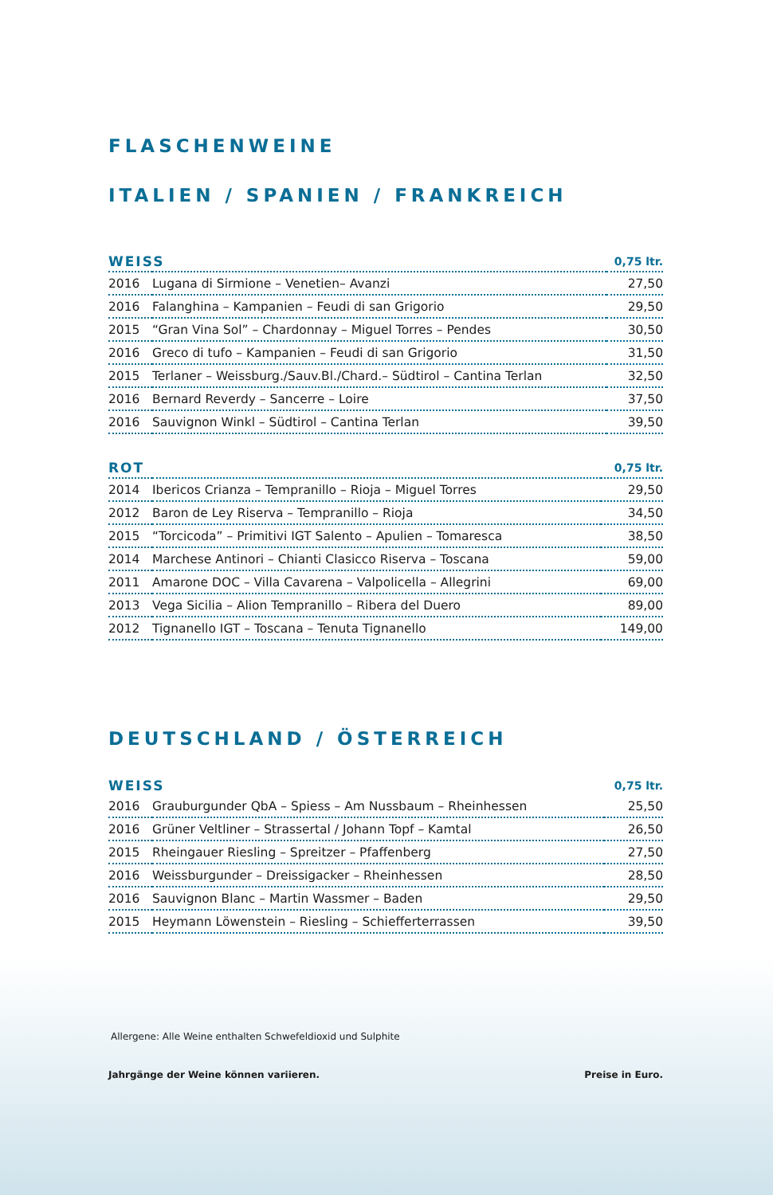FLASCHENWEINE
ITALIEN / SPANIEN / FRANKREICH
| WEISS | | 0,75 ltr. |
| --- | --- | --- |
| 2016 | Lugana di Sirmione – Venetien– Avanzi | 27,50 |
| 2016 | Falanghina – Kampanien – Feudi di san Grigorio | 29,50 |
| 2015 | “Gran Vina Sol” – Chardonnay – Miguel Torres – Pendes | 30,50 |
| 2016 | Greco di tufo – Kampanien – Feudi di san Grigorio | 31,50 |
| 2015 | Terlaner – Weissburg./Sauv.Bl./Chard.– Südtirol – Cantina Terlan | 32,50 |
| 2016 | Bernard Reverdy – Sancerre – Loire | 37,50 |
| 2016 | Sauvignon Winkl – Südtirol – Cantina Terlan | 39,50 |
| ROT | | 0,75 ltr. |
| --- | --- | --- |
| 2014 | Ibericos Crianza – Tempranillo – Rioja – Miguel Torres | 29,50 |
| 2012 | Baron de Ley Riserva – Tempranillo – Rioja | 34,50 |
| 2015 | “Torcicoda” – Primitivi IGT Salento – Apulien – Tomaresca | 38,50 |
| 2014 | Marchese Antinori – Chianti Clasicco Riserva – Toscana | 59,00 |
| 2011 | Amarone DOC – Villa Cavarena – Valpolicella – Allegrini | 69,00 |
| 2013 | Vega Sicilia – Alion Tempranillo – Ribera del Duero | 89,00 |
| 2012 | Tignanello IGT – Toscana – Tenuta Tignanello | 149,00 |
DEUTSCHLAND / ÖSTERREICH
| WEISS | | 0,75 ltr. |
| --- | --- | --- |
| 2016 | Grauburgunder QbA – Spiess – Am Nussbaum – Rheinhessen | 25,50 |
| 2016 | Grüner Veltliner – Strassertal / Johann Topf – Kamtal | 26,50 |
| 2015 | Rheingauer Riesling – Spreitzer – Pfaffenberg | 27,50 |
| 2016 | Weissburgunder – Dreissigacker – Rheinhessen | 28,50 |
| 2016 | Sauvignon Blanc – Martin Wassmer – Baden | 29,50 |
| 2015 | Heymann Löwenstein – Riesling – Schiefferterrassen | 39,50 |
Allergene: Alle Weine enthalten Schwefeldioxid und Sulphite
Jahrgänge der Weine können variieren. Preise in Euro.